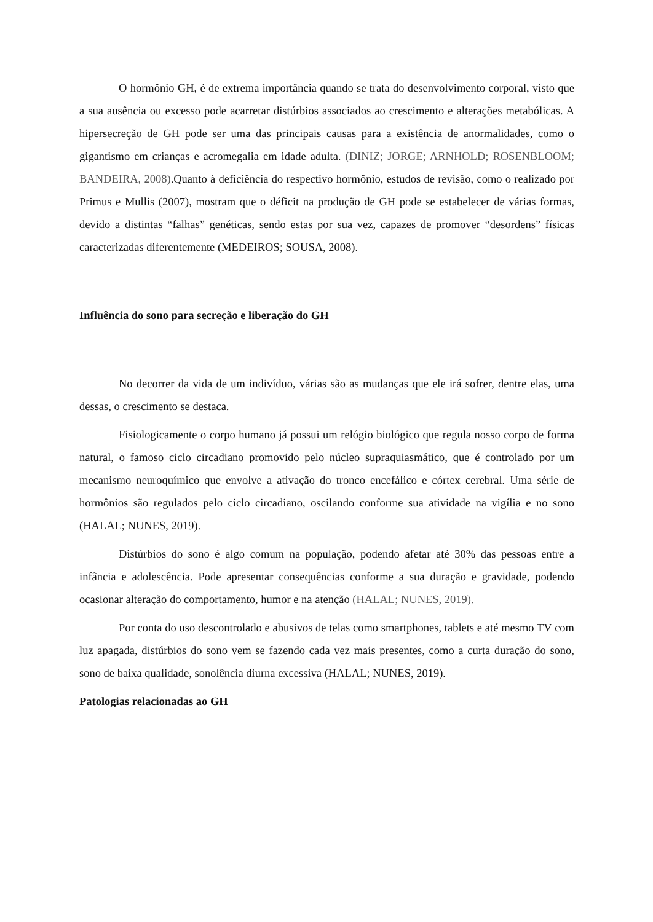O hormônio GH, é de extrema importância quando se trata do desenvolvimento corporal, visto que a sua ausência ou excesso pode acarretar distúrbios associados ao crescimento e alterações metabólicas. A hipersecreção de GH pode ser uma das principais causas para a existência de anormalidades, como o gigantismo em crianças e acromegalia em idade adulta. (DINIZ; JORGE; ARNHOLD; ROSENBLOOM; BANDEIRA, 2008).Quanto à deficiência do respectivo hormônio, estudos de revisão, como o realizado por Primus e Mullis (2007), mostram que o déficit na produção de GH pode se estabelecer de várias formas, devido a distintas “falhas” genéticas, sendo estas por sua vez, capazes de promover “desordens” físicas caracterizadas diferentemente (MEDEIROS; SOUSA, 2008).
Influência do sono para secreção e liberação do GH
No decorrer da vida de um indivíduo, várias são as mudanças que ele irá sofrer, dentre elas, uma dessas, o crescimento se destaca.
Fisiologicamente o corpo humano já possui um relógio biológico que regula nosso corpo de forma natural, o famoso ciclo circadiano promovido pelo núcleo supraquiasmático, que é controlado por um mecanismo neuroquímico que envolve a ativação do tronco encefálico e córtex cerebral. Uma série de hormônios são regulados pelo ciclo circadiano, oscilando conforme sua atividade na vigília e no sono (HALAL; NUNES, 2019).
Distúrbios do sono é algo comum na população, podendo afetar até 30% das pessoas entre a infância e adolescência. Pode apresentar consequências conforme a sua duração e gravidade, podendo ocasionar alteração do comportamento, humor e na atenção (HALAL; NUNES, 2019).
Por conta do uso descontrolado e abusivos de telas como smartphones, tablets e até mesmo TV com luz apagada, distúrbios do sono vem se fazendo cada vez mais presentes, como a curta duração do sono, sono de baixa qualidade, sonolência diurna excessiva (HALAL; NUNES, 2019).
Patologias relacionadas ao GH